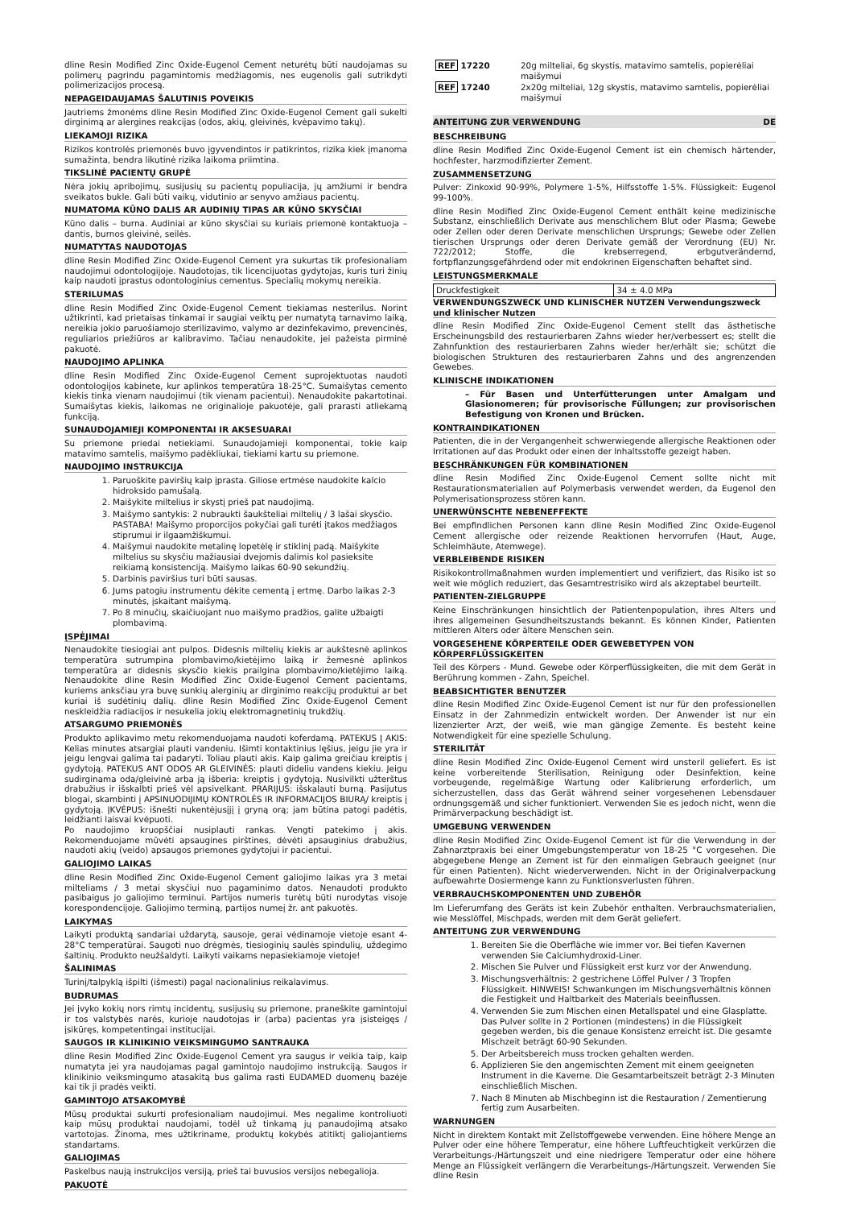dline Resin Modified Zinc Oxide-Eugenol Cement neturėtų būti naudojamas su polimerų pagrindu pagamintomis medžiagomis, nes eugenolis gali sutrikdyti polimerizacijos procesą.
NEPAGEIDAUJAMAS ŠALUTINIS POVEIKIS
Jautriems žmonėms dline Resin Modified Zinc Oxide-Eugenol Cement gali sukelti dirginimą ar alergines reakcijas (odos, akių, gleivinės, kvėpavimo takų).
LIEKAMOJI RIZIKA
Rizikos kontrolės priemonės buvo įgyvendintos ir patikrintos, rizika kiek įmanoma sumažinta, bendra likutinė rizika laikoma priimtina.
TIKSLINĖ PACIENTŲ GRUPĖ
Nėra jokių apribojimų, susijusių su pacientų populiacija, jų amžiumi ir bendra sveikatos bukle. Gali būti vaikų, vidutinio ar senyvo amžiaus pacientų.
NUMATOMA KŪNO DALIS AR AUDINIŲ TIPAS AR KŪNO SKYSČIAI
Kūno dalis – burna. Audiniai ar kūno skysčiai su kuriais priemonė kontaktuoja – dantis, burnos gleivinė, seilės.
NUMATYTAS NAUDOTOJAS
dline Resin Modified Zinc Oxide-Eugenol Cement yra sukurtas tik profesionaliam naudojimui odontologijoje. Naudotojas, tik licencijuotas gydytojas, kuris turi žinių kaip naudoti įprastus odontologinius cementus. Specialių mokymų nereikia.
STERILUMAS
dline Resin Modified Zinc Oxide-Eugenol Cement tiekiamas nesterilus. Norint užtikrinti, kad prietaisas tinkamai ir saugiai veiktų per numatytą tarnavimo laiką, nereikia jokio paruošiamojo sterilizavimo, valymo ar dezinfekavimo, prevencinės, reguliarios priežiūros ar kalibravimo. Tačiau nenaudokite, jei pažeista pirminė pakuotė.
NAUDOJIMO APLINKA
dline Resin Modified Zinc Oxide-Eugenol Cement suprojektuotas naudoti odontologijos kabinete, kur aplinkos temperatūra 18-25°C. Sumaišytas cemento kiekis tinka vienam naudojimui (tik vienam pacientui). Nenaudokite pakartotinai. Sumaišytas kiekis, laikomas ne originalioje pakuotėje, gali prarasti atliekamą funkciją.
SUNAUDOJAMIEJI KOMPONENTAI IR AKSESUARAI
Su priemone priedai netiekiami. Sunaudojamieji komponentai, tokie kaip matavimo samtelis, maišymo padėkliukai, tiekiami kartu su priemone.
NAUDOJIMO INSTRUKCIJA
1. Paruoškite paviršių kaip įprasta. Giliose ertmėse naudokite kalcio hidroksido pamušalą.
2. Maišykite miltelius ir skystį prieš pat naudojimą.
3. Maišymo santykis: 2 nubraukti šaukšteliai miltelių / 3 lašai skysčio. PASTABA! Maišymo proporcijos pokyčiai gali turėti įtakos medžiagos stiprumui ir ilgaamžiškumui.
4. Maišymui naudokite metalinę lopetėlę ir stiklinį padą. Maišykite miltelius su skysčiu mažiausiai dvejomis dalimis kol pasieksite reikiamą konsistenciją. Maišymo laikas 60-90 sekundžių.
5. Darbinis paviršius turi būti sausas.
6. Jums patogiu instrumentu dėkite cementą į ertmę. Darbo laikas 2-3 minutės, įskaitant maišymą.
7. Po 8 minučių, skaičiuojant nuo maišymo pradžios, galite užbaigti plombavimą.
ĮSPĖJIMAI
Nenaudokite tiesiogiai ant pulpos. Didesnis miltelių kiekis ar aukštesnė aplinkos temperatūra sutrumpina plombavimo/kietėjimo laiką ir žemesnė aplinkos temperatūra ar didesnis skysčio kiekis prailgina plombavimo/kietėjimo laiką. Nenaudokite dline Resin Modified Zinc Oxide-Eugenol Cement pacientams, kuriems anksčiau yra buvę sunkių alerginių ar dirginimo reakcijų produktui ar bet kuriai iš sudėtinių dalių. dline Resin Modified Zinc Oxide-Eugenol Cement neskleidžia radiacijos ir nesukelia jokių elektromagnetinių trukdžių.
ATSARGUMO PRIEMONĖS
Produkto aplikavimo metu rekomenduojama naudoti koferdamą. PATEKUS Į AKIS: Kelias minutes atsargiai plauti vandeniu. Išimti kontaktinius lęšius, jeigu jie yra ir jeigu lengvai galima tai padaryti. Toliau plauti akis. Kaip galima greičiau kreiptis į gydytoją. PATEKUS ANT ODOS AR GLEIVINĖS: plauti dideliu vandens kiekiu. Jeigu sudirginama oda/gleivinė arba ją išberia: kreiptis į gydytoją. Nusivilkti užterštus drabužius ir išskalbti prieš vėl apsivelkant. PRARIJUS: išskalauti burną. Pasijutus blogai, skambinti į APSINUODIJIMŲ KONTROLĖS IR INFORMACIJOS BIURĄ/ kreiptis į gydytoją. ĮKVĖPUS: išnešti nukentėjusįjį į gryną orą; jam būtina patogi padėtis, leidžianti laisvai kvėpuoti.
Po naudojimo kruopščiai nusiplauti rankas. Vengti patekimo į akis. Rekomenduojame mūvėti apsaugines pirštines, dėvėti apsauginius drabužius, naudoti akių (veido) apsaugos priemones gydytojui ir pacientui.
GALIOJIMO LAIKAS
dline Resin Modified Zinc Oxide-Eugenol Cement galiojimo laikas yra 3 metai milteliams / 3 metai skysčiui nuo pagaminimo datos. Nenaudoti produkto pasibaigus jo galiojimo terminui. Partijos numeris turėtų būti nurodytas visoje korespondencijoje. Galiojimo terminą, partijos numeį žr. ant pakuotės.
LAIKYMAS
Laikyti produktą sandariai uždarytą, sausoje, gerai vėdinamoje vietoje esant 4-28°C temperatūrai. Saugoti nuo drėgmės, tiesioginių saulės spindulių, uždegimo šaltinių. Produkto neužšaldyti. Laikyti vaikams nepasiekiamoje vietoje!
ŠALINIMAS
Turinį/talpyklą išpilti (išmesti) pagal nacionalinius reikalavimus.
BUDRUMAS
Jei įvyko kokių nors rimtų incidentų, susijusių su priemone, praneškite gamintojui ir tos valstybės narės, kurioje naudotojas ir (arba) pacientas yra įsisteigęs / įsikūręs, kompetentingai institucijai.
SAUGOS IR KLINIKINIO VEIKSMINGUMO SANTRAUKA
dline Resin Modified Zinc Oxide-Eugenol Cement yra saugus ir veikia taip, kaip numatyta jei yra naudojamas pagal gamintojo naudojimo instrukciją. Saugos ir klinikinio veiksmingumo atasakitą bus galima rasti EUDAMED duomenų bazėje kai tik ji pradės veikti.
GAMINTOJO ATSAKOMYBĖ
Mūsų produktai sukurti profesionaliam naudojimui. Mes negalime kontroliuoti kaip mūsų produktai naudojami, todėl už tinkamą jų panaudojimą atsako vartotojas. Žinoma, mes užtikriname, produktų kokybės atitiktį galiojantiems standartams.
GALIOJIMAS
Paskelbus naują instrukcijos versiją, prieš tai buvusios versijos nebegalioja.
PAKUOTĖ
| REF 17220 | 20g milteliai, 6g skystis, matavimo samtelis, popierėliai maišymui |
| REF 17240 | 2x20g milteliai, 12g skystis, matavimo samtelis, popierėliai maišymui |
ANTEITUNG ZUR VERWENDUNG DE
BESCHREIBUNG
dline Resin Modified Zinc Oxide-Eugenol Cement ist ein chemisch härtender, hochfester, harzmodifizierter Zement.
ZUSAMMENSETZUNG
Pulver: Zinkoxid 90-99%, Polymere 1-5%, Hilfsstoffe 1-5%. Flüssigkeit: Eugenol 99-100%.
dline Resin Modified Zinc Oxide-Eugenol Cement enthält keine medizinische Substanz, einschließlich Derivate aus menschlichem Blut oder Plasma; Gewebe oder Zellen oder deren Derivate menschlichen Ursprungs; Gewebe oder Zellen tierischen Ursprungs oder deren Derivate gemäß der Verordnung (EU) Nr. 722/2012; Stoffe, die krebserregend, erbgutverändernd, fortpflanzungsgefährdend oder mit endokrinen Eigenschaften behaftet sind.
LEISTUNGSMERKMALE
| Druckfestigkeit | 34 ± 4.0 MPa |
VERWENDUNGSZWECK UND KLINISCHER NUTZEN Verwendungszweck und klinischer Nutzen
dline Resin Modified Zinc Oxide-Eugenol Cement stellt das ästhetische Erscheinungsbild des restaurierbaren Zahns wieder her/verbessert es; stellt die Zahnfunktion des restaurierbaren Zahns wieder her/erhält sie; schützt die biologischen Strukturen des restaurierbaren Zahns und des angrenzenden Gewebes.
KLINISCHE INDIKATIONEN
– Für Basen und Unterfütterungen unter Amalgam und Glasionomeren; für provisorische Füllungen; zur provisorischen Befestigung von Kronen und Brücken.
KONTRAINDIKATIONEN
Patienten, die in der Vergangenheit schwerwiegende allergische Reaktionen oder Irritationen auf das Produkt oder einen der Inhaltsstoffe gezeigt haben.
BESCHRÄNKUNGEN FÜR KOMBINATIONEN
dline Resin Modified Zinc Oxide-Eugenol Cement sollte nicht mit Restaurationsmaterialien auf Polymerbasis verwendet werden, da Eugenol den Polymerisationsprozess stören kann.
UNERWÜNSCHTE NEBENEFFEKTE
Bei empfindlichen Personen kann dline Resin Modified Zinc Oxide-Eugenol Cement allergische oder reizende Reaktionen hervorrufen (Haut, Auge, Schleimhäute, Atemwege).
VERBLEIBENDE RISIKEN
Risikokontrollmaßnahmen wurden implementiert und verifiziert, das Risiko ist so weit wie möglich reduziert, das Gesamtrestrisiko wird als akzeptabel beurteilt.
PATIENTEN-ZIELGRUPPE
Keine Einschränkungen hinsichtlich der Patientenpopulation, ihres Alters und ihres allgemeinen Gesundheitszustands bekannt. Es können Kinder, Patienten mittleren Alters oder ältere Menschen sein.
VORGESEHENE KÖRPERTEILE ODER GEWEBETYPEN VON KÖRPERFLÜSSIGKEITEN
Teil des Körpers - Mund. Gewebe oder Körperflüssigkeiten, die mit dem Gerät in Berührung kommen - Zahn, Speichel.
BEABSICHTIGTER BENUTZER
dline Resin Modified Zinc Oxide-Eugenol Cement ist nur für den professionellen Einsatz in der Zahnmedizin entwickelt worden. Der Anwender ist nur ein lizenzierter Arzt, der weiß, wie man gängige Zemente. Es besteht keine Notwendigkeit für eine spezielle Schulung.
STERILITÄT
dline Resin Modified Zinc Oxide-Eugenol Cement wird unsteril geliefert. Es ist keine vorbereitende Sterilisation, Reinigung oder Desinfektion, keine vorbeugende, regelmäßige Wartung oder Kalibrierung erforderlich, um sicherzustellen, dass das Gerät während seiner vorgesehenen Lebensdauer ordnungsgemäß und sicher funktioniert. Verwenden Sie es jedoch nicht, wenn die Primärverpackung beschädigt ist.
UMGEBUNG VERWENDEN
dline Resin Modified Zinc Oxide-Eugenol Cement ist für die Verwendung in der Zahnarztpraxis bei einer Umgebungstemperatur von 18-25 °C vorgesehen. Die abgegebene Menge an Zement ist für den einmaligen Gebrauch geeignet (nur für einen Patienten). Nicht wiederverwenden. Nicht in der Originalverpackung aufbewahrte Dosiermenge kann zu Funktionsverlusten führen.
VERBRAUCHSKOMPONENTEN UND ZUBEHÖR
Im Lieferumfang des Geräts ist kein Zubehör enthalten. Verbrauchsmaterialien, wie Messlöffel, Mischpads, werden mit dem Gerät geliefert.
ANTEITUNG ZUR VERWENDUNG
1. Bereiten Sie die Oberfläche wie immer vor. Bei tiefen Kavernen verwenden Sie Calciumhydroxid-Liner.
2. Mischen Sie Pulver und Flüssigkeit erst kurz vor der Anwendung.
3. Mischungsverhältnis: 2 gestrichene Löffel Pulver / 3 Tropfen Flüssigkeit. HINWEIS! Schwankungen im Mischungsverhältnis können die Festigkeit und Haltbarkeit des Materials beeinflussen.
4. Verwenden Sie zum Mischen einen Metallspatel und eine Glasplatte. Das Pulver sollte in 2 Portionen (mindestens) in die Flüssigkeit gegeben werden, bis die genaue Konsistenz erreicht ist. Die gesamte Mischzeit beträgt 60-90 Sekunden.
5. Der Arbeitsbereich muss trocken gehalten werden.
6. Applizieren Sie den angemischten Zement mit einem geeigneten Instrument in die Kaverne. Die Gesamtarbeitszeit beträgt 2-3 Minuten einschließlich Mischen.
7. Nach 8 Minuten ab Mischbeginn ist die Restauration / Zementierung fertig zum Ausarbeiten.
WARNUNGEN
Nicht in direktem Kontakt mit Zellstoffgewebe verwenden. Eine höhere Menge an Pulver oder eine höhere Temperatur, eine höhere Luftfeuchtigkeit verkürzen die Verarbeitungs-/Härtungszeit und eine niedrigere Temperatur oder eine höhere Menge an Flüssigkeit verlängern die Verarbeitungs-/Härtungszeit. Verwenden Sie dline Resin